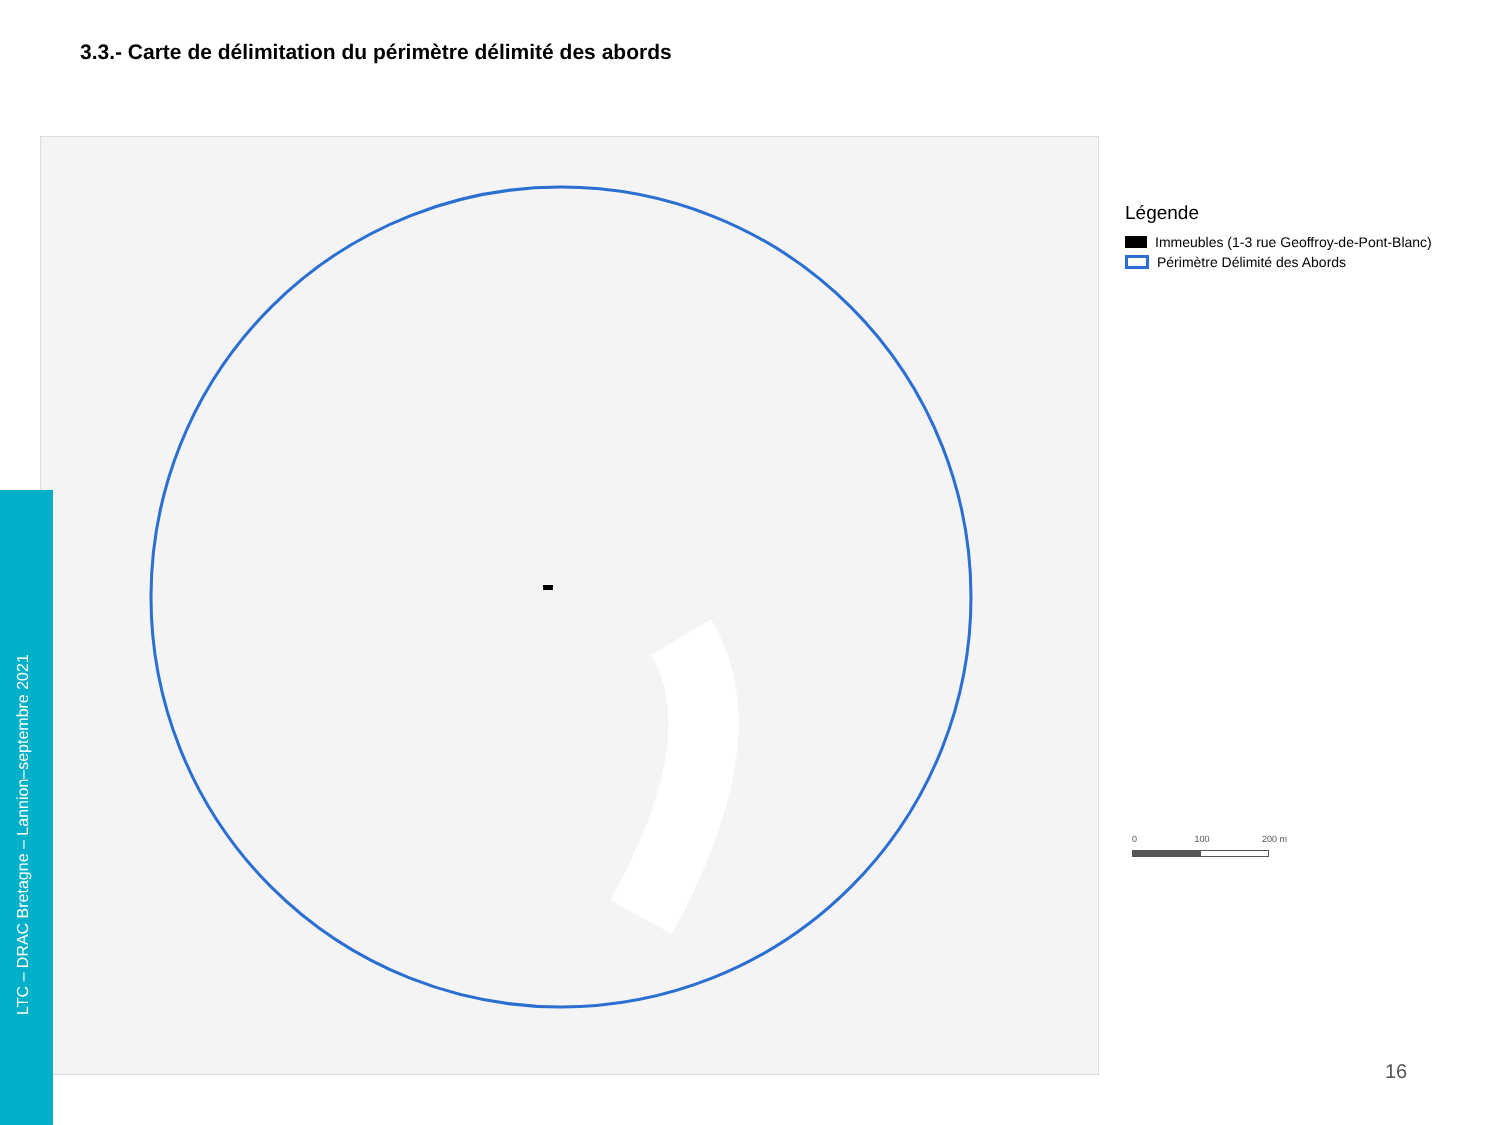3.3.- Carte de délimitation du périmètre délimité des abords
LTC – DRAC Bretagne – Lannion–septembre 2021
Légende
Immeubles (1-3 rue Geoffroy-de-Pont-Blanc)
Périmètre Délimité des Abords
0 100 200 m
16